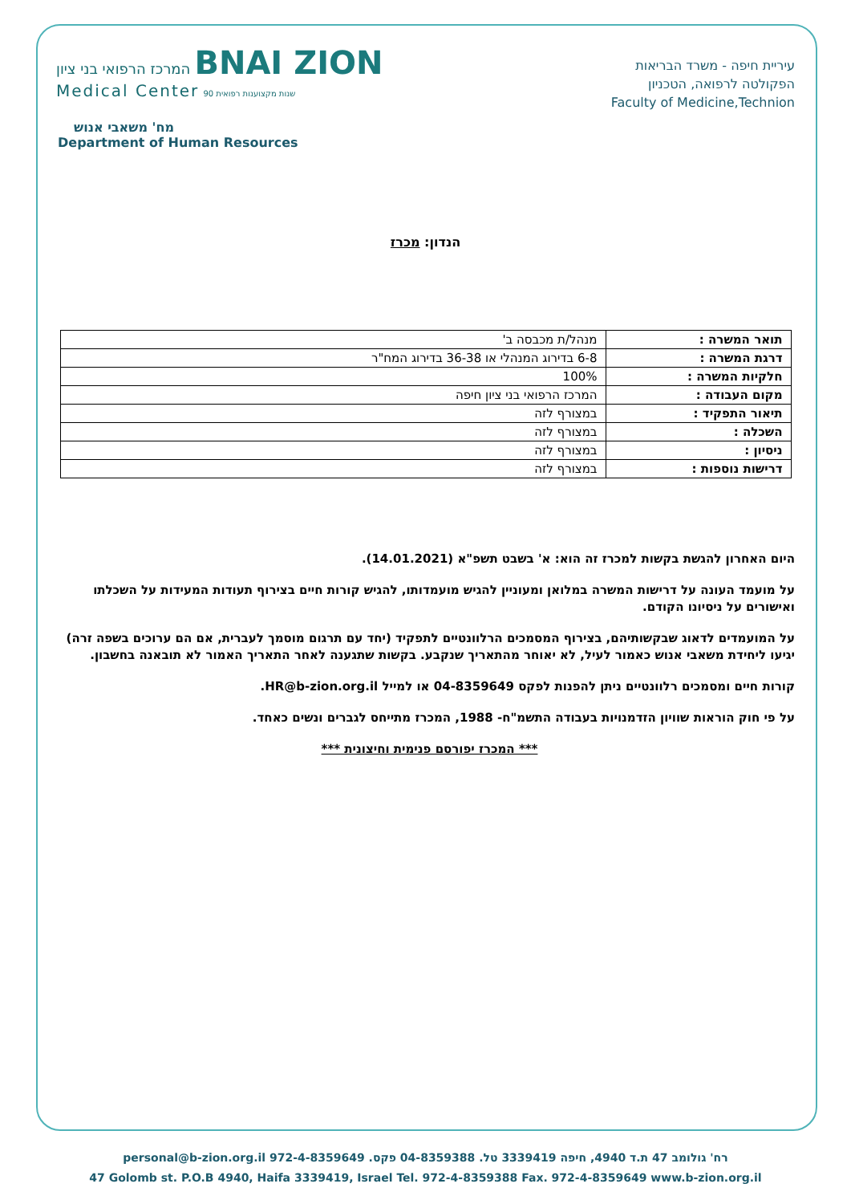עיריית חיפה - משרד הבריאות
הפקולטה לרפואה, הטכניון
Faculty of Medicine,Technion
המרכז הרפואי בני ציון BNAI ZION
Medical Center שנות מקצוענות רפואית 90
מח' משאבי אנוש
Department of Human Resources
הנדון: מכרז
| תואר המשרה : | מנהל/ת מכבסה ב' |
| דרגת המשרה : | 6-8 בדירוג המנהלי או 36-38 בדירוג המח"ר |
| חלקיות המשרה : | 100% |
| מקום העבודה : | המרכז הרפואי בני ציון חיפה |
| תיאור התפקיד : | במצורף לזה |
| השכלה : | במצורף לזה |
| ניסיון : | במצורף לזה |
| דרישות נוספות : | במצורף לזה |
היום האחרון להגשת בקשות למכרז זה הוא: א' בשבט תשפ"א (14.01.2021).
על מועמד העונה על דרישות המשרה במלואן ומעוניין להגיש מועמדותו, להגיש קורות חיים בצירוף תעודות המעידות על השכלתו ואישורים על ניסיונו הקודם.
על המועמדים לדאוג שבקשותיהם, בצירוף המסמכים הרלוונטיים לתפקיד (יחד עם תרגום מוסמך לעברית, אם הם ערוכים בשפה זרה) יגיעו ליחידת משאבי אנוש כאמור לעיל, לא יאוחר מהתאריך שנקבע. בקשות שתגענה לאחר התאריך האמור לא תובאנה בחשבון.
קורות חיים ומסמכים רלוונטיים ניתן להפנות לפקס 04-8359649 או למייל HR@b-zion.org.il.
על פי חוק הוראות שוויון הזדמנויות בעבודה התשמ"ח- 1988, המכרז מתייחס לגברים ונשים כאחד.
*** המכרז יפורסם פנימית וחיצונית ***
רח' גולומב 47 ת.ד 4940, חיפה 3339419 טל. 04-8359388 פקס. 972-4-8359649 personal@b-zion.org.il
47 Golomb st. P.O.B 4940, Haifa 3339419, Israel Tel. 972-4-8359388 Fax. 972-4-8359649 www.b-zion.org.il